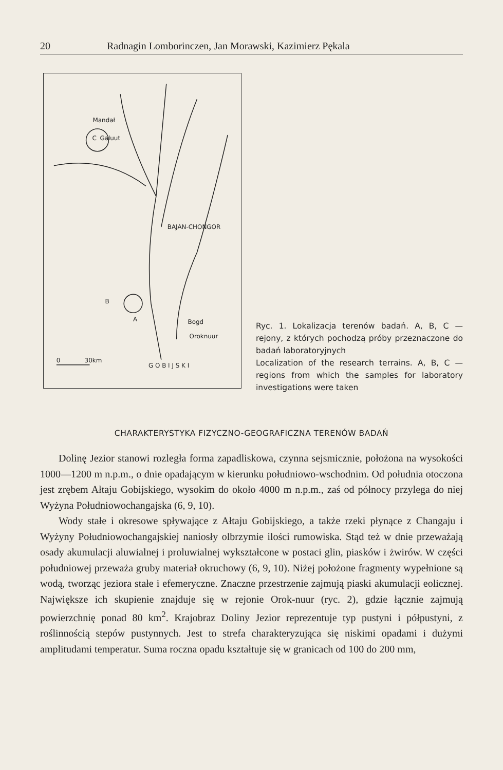20 Radnagin Lomborinczen, Jan Morawski, Kazimierz Pękala
Mandał
Galuut
BAJAN-CHONGOR
Bogd
Oroknuur
G O B I J S K I
0
30km
B
A
C
Ryc. 1. Lokalizacja terenów badań. A, B, C — rejony, z których pochodzą próby przeznaczone do badań laboratoryjnych
Localization of the research terrains. A, B, C — regions from which the samples for laboratory investigations were taken
CHARAKTERYSTYKA FIZYCZNO-GEOGRAFICZNA TERENÓW BADAŃ
Dolinę Jezior stanowi rozległa forma zapadliskowa, czynna sejsmicznie, położona na wysokości 1000—1200 m n.p.m., o dnie opadającym w kierunku południowo-wschodnim. Od południa otoczona jest zrębem Ałtaju Gobijskiego, wysokim do około 4000 m n.p.m., zaś od północy przylega do niej Wyżyna Południowochangajska (6, 9, 10).
Wody stałe i okresowe spływające z Ałtaju Gobijskiego, a także rzeki płynące z Changaju i Wyżyny Południowochangajskiej naniosły olbrzymie ilości rumowiska. Stąd też w dnie przeważają osady akumulacji aluwialnej i proluwialnej wykształcone w postaci glin, piasków i żwirów. W części południowej przeważa gruby materiał okruchowy (6, 9, 10). Niżej położone fragmenty wypełnione są wodą, tworząc jeziora stałe i efemeryczne. Znaczne przestrzenie zajmują piaski akumulacji eolicznej. Największe ich skupienie znajduje się w rejonie Orok-nuur (ryc. 2), gdzie łącznie zajmują powierzchnię ponad 80 km<sup>2</sup>. Krajobraz Doliny Jezior reprezentuje typ pustyni i półpustyni, z roślinnością stepów pustynnych. Jest to strefa charakteryzująca się niskimi opadami i dużymi amplitudami temperatur. Suma roczna opadu kształtuje się w granicach od 100 do 200 mm,